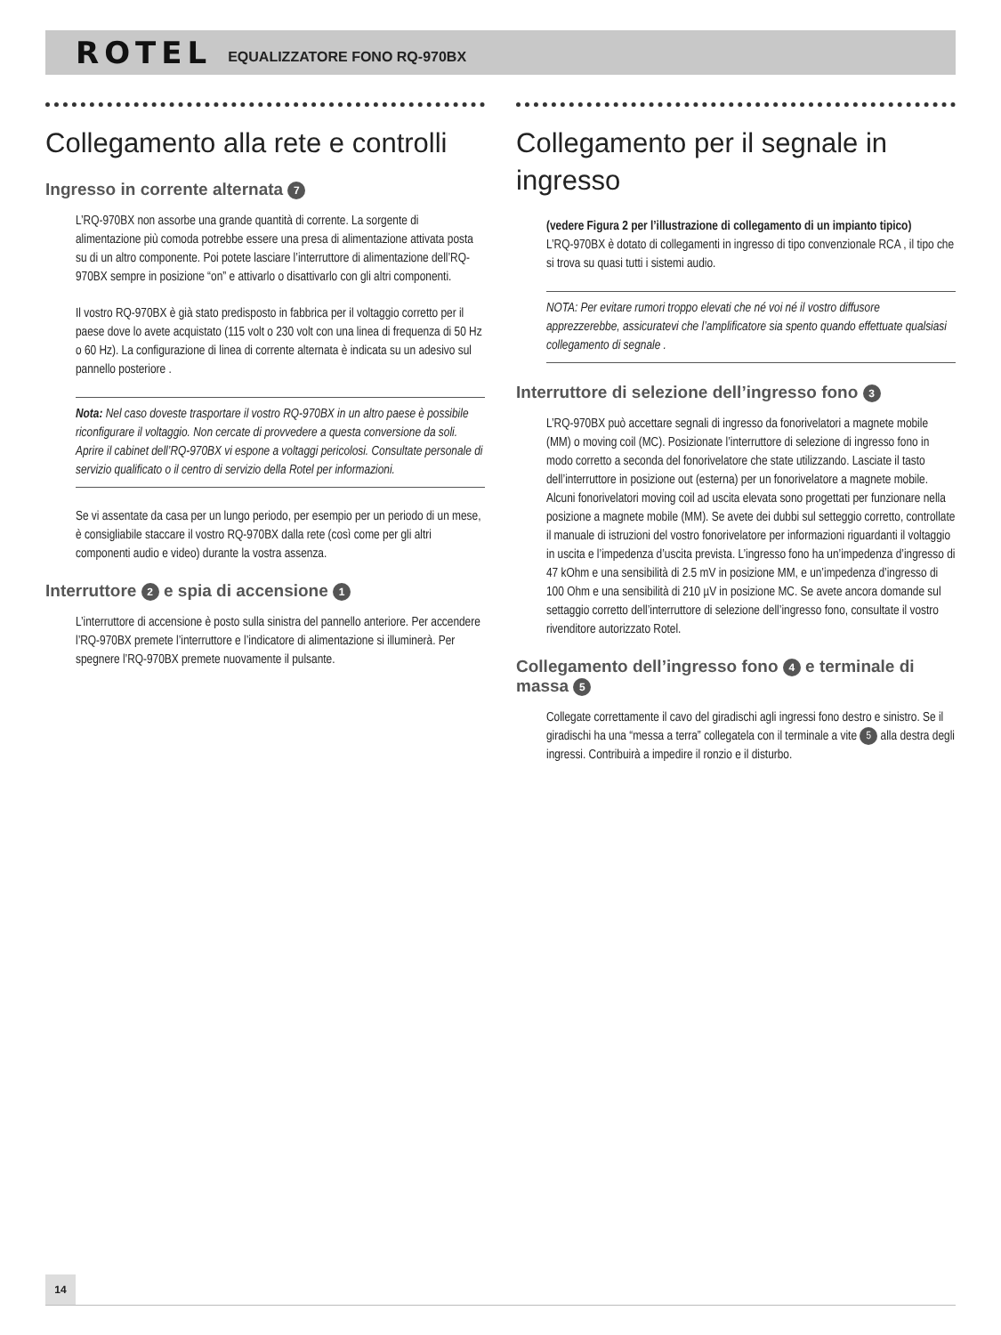ROTEL EQUALIZZATORE FONO RQ-970BX
Collegamento alla rete e controlli
Ingresso in corrente alternata 7
L’RQ-970BX non assorbe una grande quantità di corrente. La sorgente di alimentazione più comoda potrebbe essere una presa di alimentazione attivata posta su di un altro componente. Poi potete lasciare l’interruttore di alimentazione dell’RQ-970BX sempre in posizione “on” e attivarlo o disattivarlo con gli altri componenti.
Il vostro RQ-970BX è già stato predisposto in fabbrica per il voltaggio corretto per il paese dove lo avete acquistato (115 volt o 230 volt con una linea di frequenza di 50 Hz o 60 Hz). La configurazione di linea di corrente alternata è indicata su un adesivo sul pannello posteriore .
Nota: Nel caso doveste trasportare il vostro RQ-970BX in un altro paese è possibile riconfigurare il voltaggio. Non cercate di provvedere a questa conversione da soli. Aprire il cabinet dell’RQ-970BX vi espone a voltaggi pericolosi. Consultate personale di servizio qualificato o il centro di servizio della Rotel per informazioni.
Se vi assentate da casa per un lungo periodo, per esempio per un periodo di un mese, è consigliabile staccare il vostro RQ-970BX dalla rete (così come per gli altri componenti audio e video) durante la vostra assenza.
Interruttore 2 e spia di accensione 1
L’interruttore di accensione è posto sulla sinistra del pannello anteriore. Per accendere l’RQ-970BX premete l’interruttore e l’indicatore di alimentazione si illuminerà. Per spegnere l’RQ-970BX premete nuovamente il pulsante.
Collegamento per il segnale in ingresso
(vedere Figura 2 per l’illustrazione di collegamento di un impianto tipico)
L’RQ-970BX è dotato di collegamenti in ingresso di tipo convenzionale RCA , il tipo che si trova su quasi tutti i sistemi audio.
NOTA: Per evitare rumori troppo elevati che né voi né il vostro diffusore apprezzerebbe, assicuratevi che l’amplificatore sia spento quando effettuate qualsiasi collegamento di segnale .
Interruttore di selezione dell’ingresso fono 3
L’RQ-970BX può accettare segnali di ingresso da fonorivelatori a magnete mobile (MM) o moving coil (MC). Posizionate l’interruttore di selezione di ingresso fono in modo corretto a seconda del fonorivelatore che state utilizzando. Lasciate il tasto dell’interruttore in posizione out (esterna) per un fonorivelatore a magnete mobile. Alcuni fonorivelatori moving coil ad uscita elevata sono progettati per funzionare nella posizione a magnete mobile (MM). Se avete dei dubbi sul setteggio corretto, controllate il manuale di istruzioni del vostro fonorivelatore per informazioni riguardanti il voltaggio in uscita e l’impedenza d’uscita prevista. L’ingresso fono ha un’impedenza d’ingresso di 47 kOhm e una sensibilità di 2.5 mV in posizione MM, e un’impedenza d’ingresso di 100 Ohm e una sensibilità di 210 µV in posizione MC. Se avete ancora domande sul settaggio corretto dell’interruttore di selezione dell’ingresso fono, consultate il vostro rivenditore autorizzato Rotel.
Collegamento dell’ingresso fono 4 e terminale di massa 5
Collegate correttamente il cavo del giradischi agli ingressi fono destro e sinistro. Se il giradischi ha una “messa a terra” collegatela con il terminale a vite 5 alla destra degli ingressi. Contribuirà a impedire il ronzio e il disturbo.
14